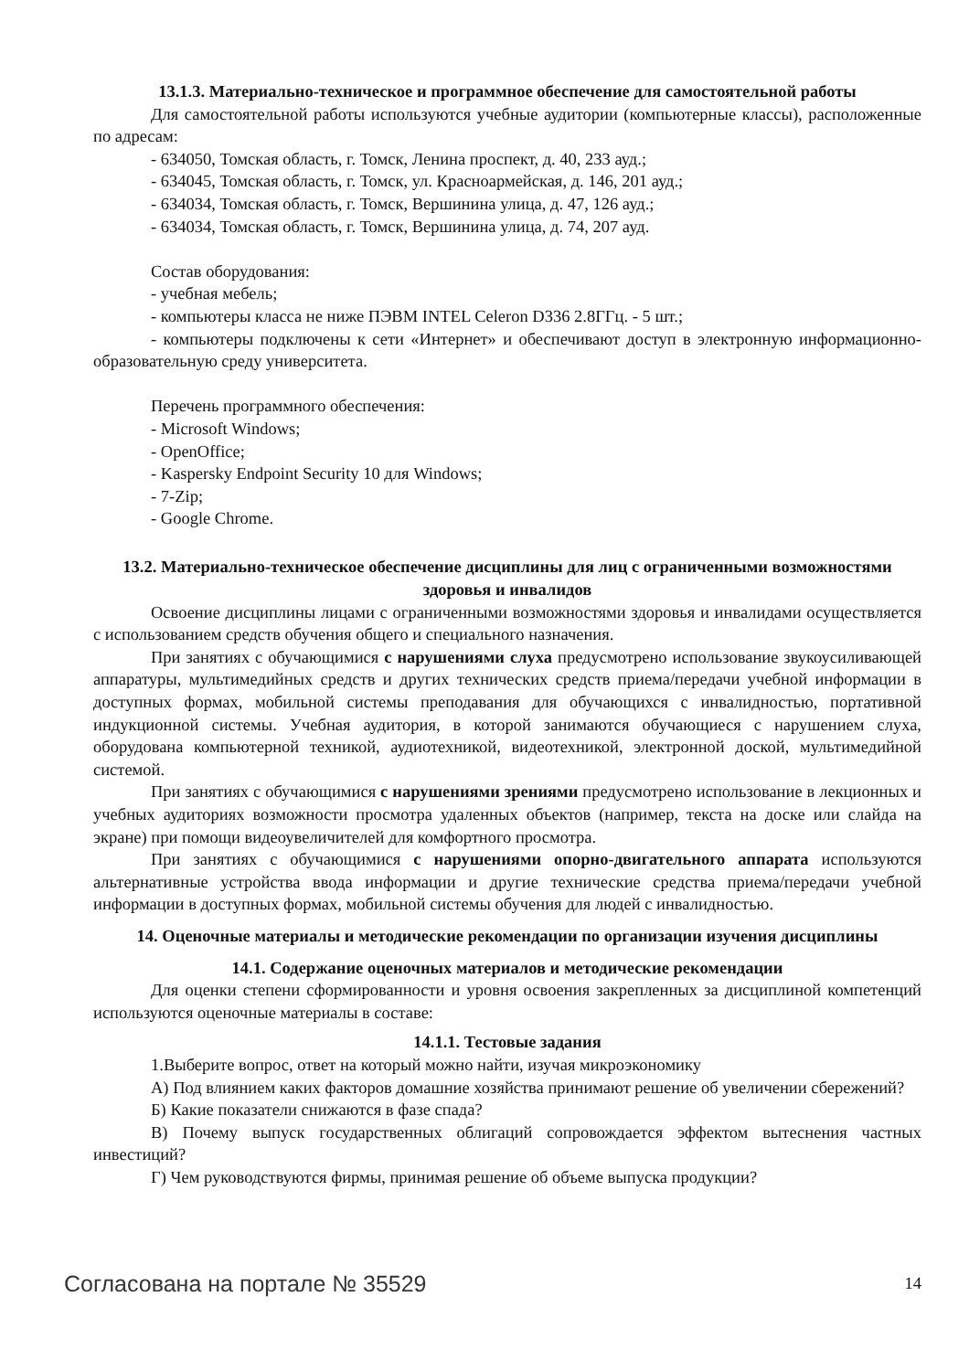13.1.3. Материально-техническое и программное обеспечение для самостоятельной работы
Для самостоятельной работы используются учебные аудитории (компьютерные классы), расположенные по адресам:
- 634050, Томская область, г. Томск, Ленина проспект, д. 40, 233 ауд.;
- 634045, Томская область, г. Томск, ул. Красноармейская, д. 146, 201 ауд.;
- 634034, Томская область, г. Томск, Вершинина улица, д. 47, 126 ауд.;
- 634034, Томская область, г. Томск, Вершинина улица, д. 74, 207 ауд.
Состав оборудования:
- учебная мебель;
- компьютеры класса не ниже ПЭВМ INTEL Celeron D336 2.8ГГц. - 5 шт.;
- компьютеры подключены к сети «Интернет» и обеспечивают доступ в электронную информационно-образовательную среду университета.
Перечень программного обеспечения:
- Microsoft Windows;
- OpenOffice;
- Kaspersky Endpoint Security 10 для Windows;
- 7-Zip;
- Google Chrome.
13.2. Материально-техническое обеспечение дисциплины для лиц с ограниченными возможностями здоровья и инвалидов
Освоение дисциплины лицами с ограниченными возможностями здоровья и инвалидами осуществляется с использованием средств обучения общего и специального назначения.
При занятиях с обучающимися с нарушениями слуха предусмотрено использование звукоусиливающей аппаратуры, мультимедийных средств и других технических средств приема/передачи учебной информации в доступных формах, мобильной системы преподавания для обучающихся с инвалидностью, портативной индукционной системы. Учебная аудитория, в которой занимаются обучающиеся с нарушением слуха, оборудована компьютерной техникой, аудиотехникой, видеотехникой, электронной доской, мультимедийной системой.
При занятиях с обучающимися с нарушениями зрениями предусмотрено использование в лекционных и учебных аудиториях возможности просмотра удаленных объектов (например, текста на доске или слайда на экране) при помощи видеоувеличителей для комфортного просмотра.
При занятиях с обучающимися с нарушениями опорно-двигательного аппарата используются альтернативные устройства ввода информации и другие технические средства приема/передачи учебной информации в доступных формах, мобильной системы обучения для людей с инвалидностью.
14. Оценочные материалы и методические рекомендации по организации изучения дисциплины
14.1. Содержание оценочных материалов и методические рекомендации
Для оценки степени сформированности и уровня освоения закрепленных за дисциплиной компетенций используются оценочные материалы в составе:
14.1.1. Тестовые задания
1.Выберите вопрос, ответ на который можно найти, изучая микроэкономику
А) Под влиянием каких факторов домашние хозяйства принимают решение об увеличении сбережений?
Б) Какие показатели снижаются в фазе спада?
В) Почему выпуск государственных облигаций сопровождается эффектом вытеснения частных инвестиций?
Г) Чем руководствуются фирмы, принимая решение об объеме выпуска продукции?
Согласована на портале № 35529 14